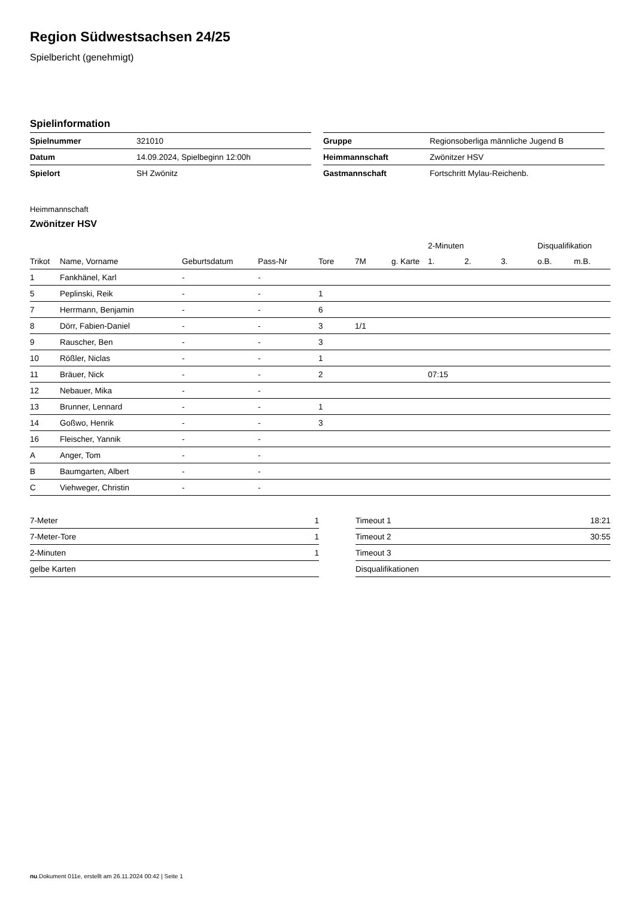Region Südwestsachsen 24/25
Spielbericht (genehmigt)
Spielinformation
| Spielnummer | 321010 |
| Datum | 14.09.2024, Spielbeginn 12:00h |
| Spielort | SH Zwönitz |
| Gruppe | Regionsoberliga männliche Jugend B |
| Heimmannschaft | Zwönitzer HSV |
| Gastmannschaft | Fortschritt Mylau-Reichenb. |
Heimmannschaft
Zwönitzer HSV
| | | | | | | | 2-Minuten | | | Disqualifikation | |
| --- | --- | --- | --- | --- | --- | --- | --- | --- | --- | --- | --- |
| Trikot | Name, Vorname | Geburtsdatum | Pass-Nr | Tore | 7M | g. Karte | 1. | 2. | 3. | o.B. | m.B. |
| 1 | Fankhänel, Karl | - | - | | | | | | | | |
| 5 | Peplinski, Reik | - | - | 1 | | | | | | | |
| 7 | Herrmann, Benjamin | - | - | 6 | | | | | | | |
| 8 | Dörr, Fabien-Daniel | - | - | 3 | 1/1 | | | | | | |
| 9 | Rauscher, Ben | - | - | 3 | | | | | | | |
| 10 | Rößler, Niclas | - | - | 1 | | | | | | | |
| 11 | Bräuer, Nick | - | - | 2 | | | 07:15 | | | | |
| 12 | Nebauer, Mika | - | - | | | | | | | | |
| 13 | Brunner, Lennard | - | - | 1 | | | | | | | |
| 14 | Goßwo, Henrik | - | - | 3 | | | | | | | |
| 16 | Fleischer, Yannik | - | - | | | | | | | | |
| A | Anger, Tom | - | - | | | | | | | | |
| B | Baumgarten, Albert | - | - | | | | | | | | |
| C | Viehweger, Christin | - | - | | | | | | | | |
| 7-Meter | 1 |
| 7-Meter-Tore | 1 |
| 2-Minuten | 1 |
| gelbe Karten | |
| Timeout 1 | 18:21 |
| Timeout 2 | 30:55 |
| Timeout 3 | |
| Disqualifikationen | |
nu.Dokument 011e, erstellt am 26.11.2024 00:42 | Seite 1